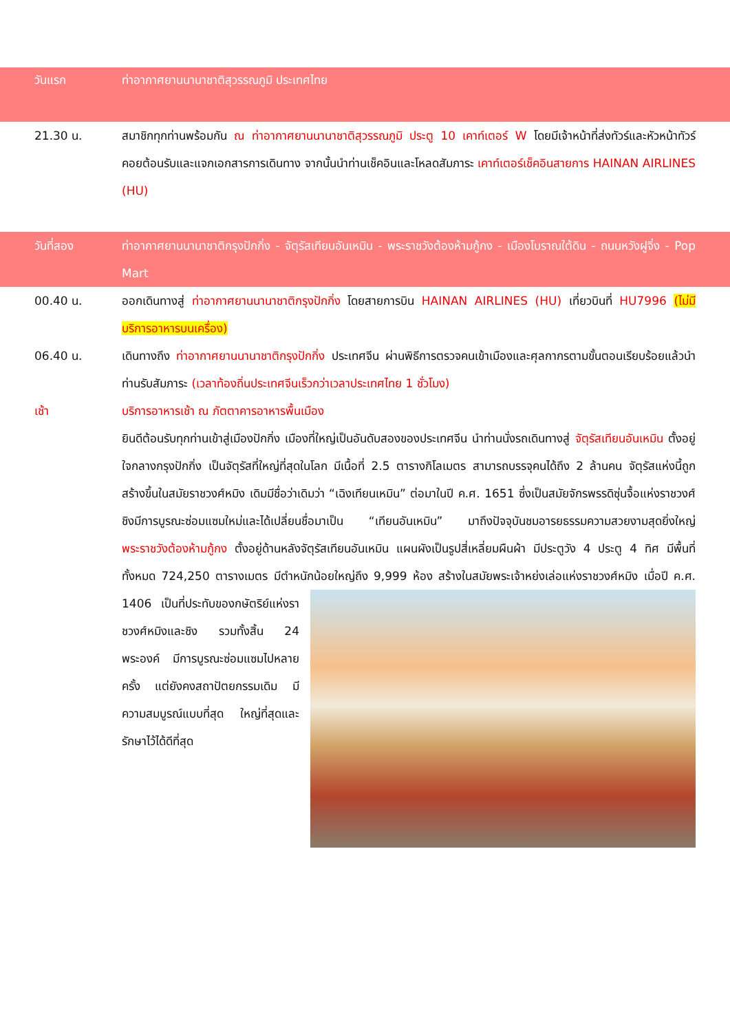วันแรก ท่าอากาศยานนานาชาติสุวรรณภูมิ ประเทศไทย
21.30 น. สมาชิกทุกท่านพร้อมกัน ณ ท่าอากาศยานนานาชาติสุวรรณภูมิ ประตู 10 เคาท์เตอร์ W โดยมีเจ้าหน้าที่ส่งทัวร์และหัวหน้าทัวร์ คอยต้อนรับและแจกเอกสารการเดินทาง จากนั้นนำท่านเช็คอินและโหลดสัมภาระ เคาท์เตอร์เช็คอินสายการ HAINAN AIRLINES (HU)
วันที่สอง ท่าอากาศยานนานาชาติกรุงปักกิ่ง - จัตุรัสเทียนอันเหมิน - พระราชวังต้องห้ามกู้กง - เมืองโบราณใต้ดิน - ถนนหวังฝูจิ่ง - Pop Mart
00.40 น. ออกเดินทางสู่ ท่าอากาศยานนานาชาติกรุงปักกิ่ง โดยสายการบิน HAINAN AIRLINES (HU) เที่ยวบินที่ HU7996 (ไม่มีบริการอาหารบนเครื่อง)
06.40 น. เดินทางถึง ท่าอากาศยานนานาชาติกรุงปักกิ่ง ประเทศจีน ผ่านพิธีการตรวจคนเข้าเมืองและศุลกากรตามขั้นตอนเรียบร้อยแล้วนำท่านรับสัมภาระ (เวลาท้องถิ่นประเทศจีนเร็วกว่าเวลาประเทศไทย 1 ชั่วโมง)
เช้า บริการอาหารเช้า ณ ภัตตาคารอาหารพื้นเมือง
ยินดีต้อนรับทุกท่านเข้าสู่เมืองปักกิ่ง เมืองที่ใหญ่เป็นอันดับสองของประเทศจีน นำท่านนั่งรถเดินทางสู่ จัตุรัสเทียนอันเหมิน ตั้งอยู่ใจกลางกรุงปักกิ่ง เป็นจัตุรัสที่ใหญ่ที่สุดในโลก มีเนื้อที่ 2.5 ตารางกิโลเมตร สามารถบรรจุคนได้ถึง 2 ล้านคน จัตุรัสแห่งนี้ถูกสร้างขึ้นในสมัยราชวงศ์หมิง เดิมมีชื่อว่าเดิมว่า “เฉิงเทียนเหมิน” ต่อมาในปี ค.ศ. 1651 ซึ่งเป็นสมัยจักรพรรดิซุ่นจื้อแห่งราชวงศ์ชิงมีการบูรณะซ่อมแซมใหม่และได้เปลี่ยนชื่อมาเป็น “เทียนอันเหมิน” มาถึงปัจจุบันชมอารยธรรมความสวยงามสุดยิ่งใหญ่ พระราชวังต้องห้ามกู้กง ตั้งอยู่ด้านหลังจัตุรัสเทียนอันเหมิน แผนผังเป็นรูปสี่เหลี่ยมผืนผ้า มีประตูวัง 4 ประตู 4 ทิศ มีพื้นที่ทั้งหมด 724,250 ตารางเมตร มีตำหนักน้อยใหญ่ถึง 9,999 ห้อง สร้างในสมัยพระ
เจ้าหย่งเล่อแห่งราชวงศ์หมิง เมื่อปี ค.ศ. 1406 เป็นที่ประทับของกษัตริย์แห่งราชวงศ์หมิงและชิง รวมทั้งสิ้น 24 พระองค์ มีการบูรณะซ่อมแซมไปหลายครั้ง แต่ยังคงสถาปัตยกรรมเดิม มีความสมบูรณ์แบบที่สุด ใหญ่ที่สุดและรักษาไว้ได้ดีที่สุด